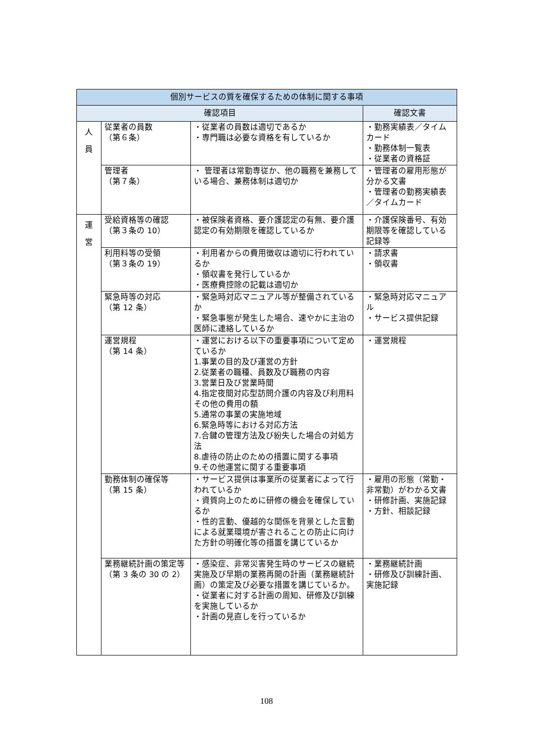| 個別サービスの質を確保するための体制に関する事項 | | | |
| --- | --- | --- | --- |
| 確認項目 | | | 確認文書 |
| 人 員 | 従業者の員数 （第６条） | ・従業者の員数は適切であるか ・専門職は必要な資格を有しているか | ・勤務実績表／タイムカード ・勤務体制一覧表 ・従業者の資格証 |
| | 管理者 （第７条） | ・ 管理者は常勤専従か、他の職務を兼務している場合、兼務体制は適切か | ・管理者の雇用形態が分かる文書 ・管理者の勤務実績表／タイムカード |
| 運 営 | 受給資格等の確認 （第３条の 10） | ・被保険者資格、要介護認定の有無、要介護認定の有効期限を確認しているか | ・介護保険番号、有効期限等を確認している記録等 |
| | 利用料等の受領 （第３条の 19） | ・利用者からの費用徴収は適切に行われているか ・領収書を発行しているか ・医療費控除の記載は適切か | ・請求書 ・領収書 |
| | 緊急時等の対応 （第 12 条） | ・緊急時対応マニュアル等が整備されているか ・緊急事態が発生した場合、速やかに主治の医師に連絡しているか | ・緊急時対応マニュアル ・サービス提供記録 |
| | 運営規程 （第 14 条） | ・運営における以下の重要事項について定めているか 1.事業の目的及び運営の方針 2.従業者の職種、員数及び職務の内容 3.営業日及び営業時間 4.指定夜間対応型訪問介護の内容及び利用料その他の費用の額 5.通常の事業の実施地域 6.緊急時等における対応方法 7.合鍵の管理方法及び紛失した場合の対処方法 8.虐待の防止のための措置に関する事項 9.その他運営に関する重要事項 | ・運営規程 |
| | 勤務体制の確保等 （第 15 条） | ・サービス提供は事業所の従業者によって行われているか ・資質向上のために研修の機会を確保しているか ・性的言動、優越的な関係を背景とした言動による就業環境が害されることの防止に向けた方針の明確化等の措置を講じているか | ・雇用の形態（常勤・非常勤）がわかる文書 ・研修計画、実施記録 ・方針、相談記録 |
| | 業務継続計画の策定等 （第 3 条の 30 の 2） | ・感染症、非常災害発生時のサービスの継続実施及び早期の業務再開の計画（業務継続計画）の策定及び必要な措置を講じているか。 ・従業者に対する計画の周知、研修及び訓練を実施しているか ・計画の見直しを行っているか | ・業務継続計画 ・研修及び訓練計画、実施記録 |
108